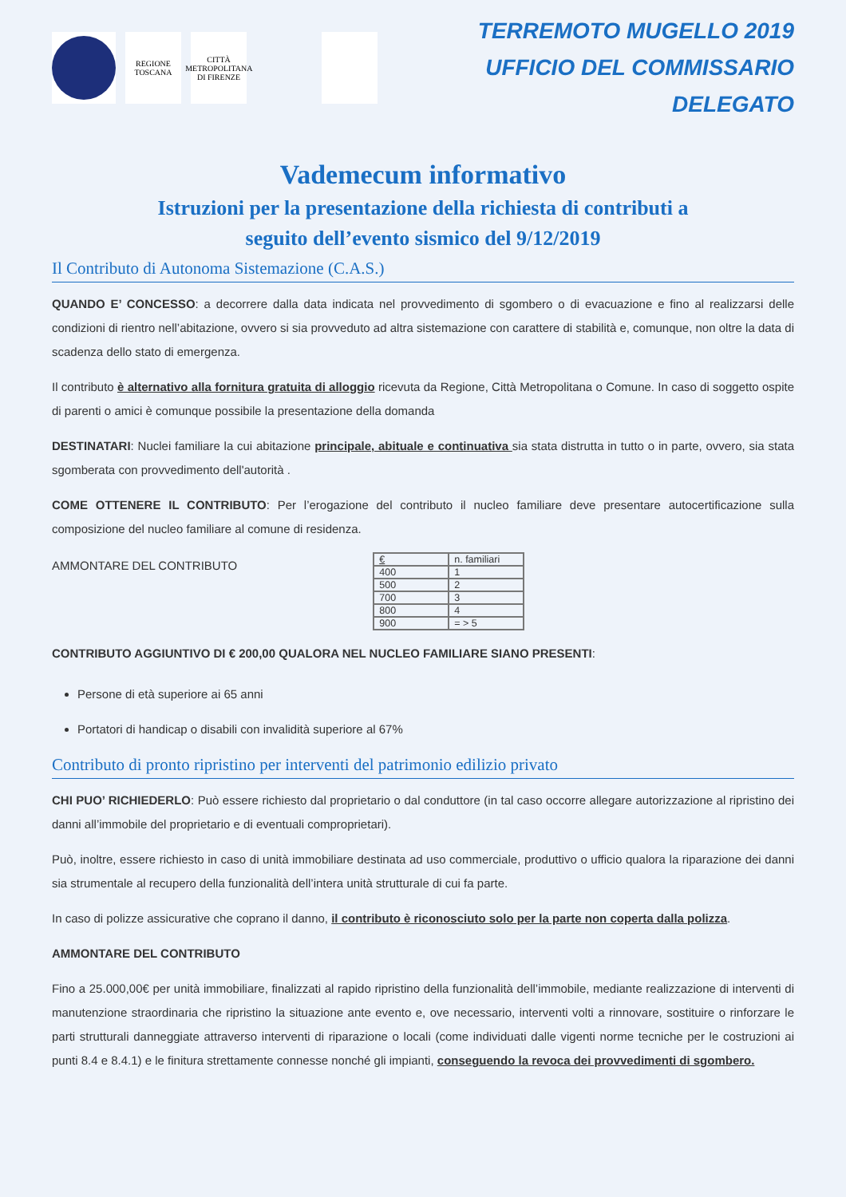REGIONE TOSCANA
CITTÀ METROPOLITANA DI FIRENZE
TERREMOTO MUGELLO 2019
UFFICIO DEL COMMISSARIO DELEGATO
Vademecum informativo
Istruzioni per la presentazione della richiesta di contributi a
seguito dell’evento sismico del 9/12/2019
Il Contributo di Autonoma Sistemazione (C.A.S.)
QUANDO E’ CONCESSO: a decorrere dalla data indicata nel provvedimento di sgombero o di evacuazione e fino al realizzarsi delle condizioni di rientro nell’abitazione, ovvero si sia provveduto ad altra sistemazione con carattere di stabilità e, comunque, non oltre la data di scadenza dello stato di emergenza.
Il contributo è alternativo alla fornitura gratuita di alloggio ricevuta da Regione, Città Metropolitana o Comune. In caso di soggetto ospite di parenti o amici è comunque possibile la presentazione della domanda
DESTINATARI: Nuclei familiare la cui abitazione principale, abituale e continuativa sia stata distrutta in tutto o in parte, ovvero, sia stata sgomberata con provvedimento dell'autorità .
COME OTTENERE IL CONTRIBUTO: Per l’erogazione del contributo il nucleo familiare deve presentare autocertificazione sulla composizione del nucleo familiare al comune di residenza.
AMMONTARE DEL CONTRIBUTO
| € | n. familiari |
| 400 | 1 |
| 500 | 2 |
| 700 | 3 |
| 800 | 4 |
| 900 | = > 5 |
CONTRIBUTO AGGIUNTIVO DI € 200,00 QUALORA NEL NUCLEO FAMILIARE SIANO PRESENTI:
Persone di età superiore ai 65 anni
Portatori di handicap o disabili con invalidità superiore al 67%
Contributo di pronto ripristino per interventi del patrimonio edilizio privato
CHI PUO’ RICHIEDERLO: Può essere richiesto dal proprietario o dal conduttore (in tal caso occorre allegare autorizzazione al ripristino dei danni all’immobile del proprietario e di eventuali comproprietari).
Può, inoltre, essere richiesto in caso di unità immobiliare destinata ad uso commerciale, produttivo o ufficio qualora la riparazione dei danni sia strumentale al recupero della funzionalità dell’intera unità strutturale di cui fa parte.
In caso di polizze assicurative che coprano il danno, il contributo è riconosciuto solo per la parte non coperta dalla polizza.
AMMONTARE DEL CONTRIBUTO
Fino a 25.000,00€ per unità immobiliare, finalizzati al rapido ripristino della funzionalità dell’immobile, mediante realizzazione di interventi di manutenzione straordinaria che ripristino la situazione ante evento e, ove necessario, interventi volti a rinnovare, sostituire o rinforzare le parti strutturali danneggiate attraverso interventi di riparazione o locali (come individuati dalle vigenti norme tecniche per le costruzioni ai punti 8.4 e 8.4.1) e le finitura strettamente connesse nonché gli impianti, conseguendo la revoca dei provvedimenti di sgombero.